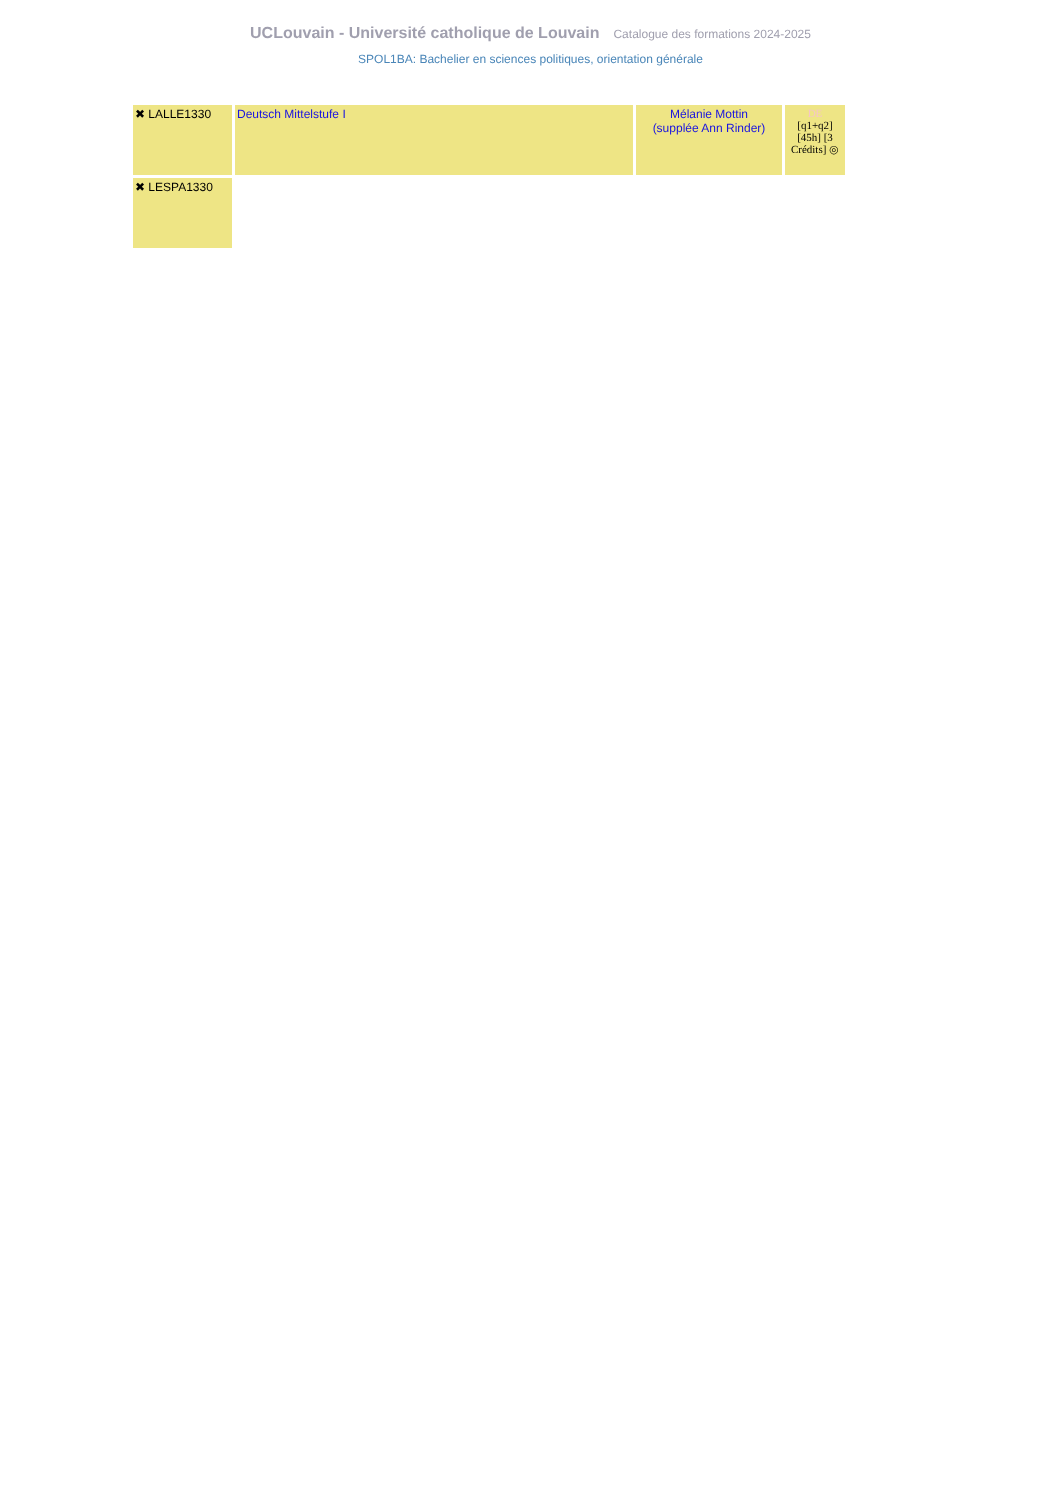UCLouvain - Université catholique de Louvain Catalogue des formations 2024-2025
SPOL1BA: Bachelier en sciences politiques, orientation générale
| ✖ LALLE1330 | Deutsch Mittelstufe I | Mélanie Mottin (supplée Ann Rinder) | DE [q1+q2] [45h] [3 Crédits] ◎ |
| ✖ LESPA1330 | | | |